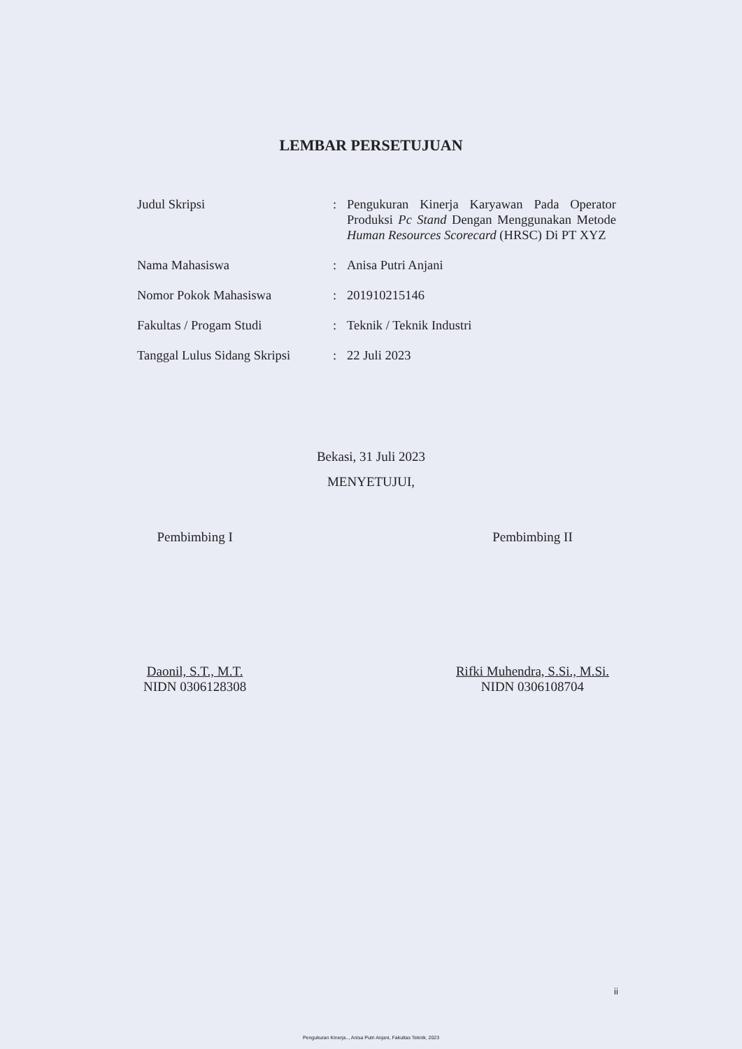LEMBAR PERSETUJUAN
| Judul Skripsi | : | Pengukuran Kinerja Karyawan Pada Operator Produksi Pc Stand Dengan Menggunakan Metode Human Resources Scorecard (HRSC) Di PT XYZ |
| Nama Mahasiswa | : | Anisa Putri Anjani |
| Nomor Pokok Mahasiswa | : | 201910215146 |
| Fakultas / Progam Studi | : | Teknik / Teknik Industri |
| Tanggal Lulus Sidang Skripsi | : | 22 Juli 2023 |
Bekasi, 31 Juli 2023
MENYETUJUI,
Pembimbing I
Daonil, S.T., M.T.
NIDN 0306128308
Pembimbing II
Rifki Muhendra, S.Si., M.Si.
NIDN 0306108704
ii
Pengukuran Kinerja.., Anisa Putri Anjani, Fakultas Teknik, 2023